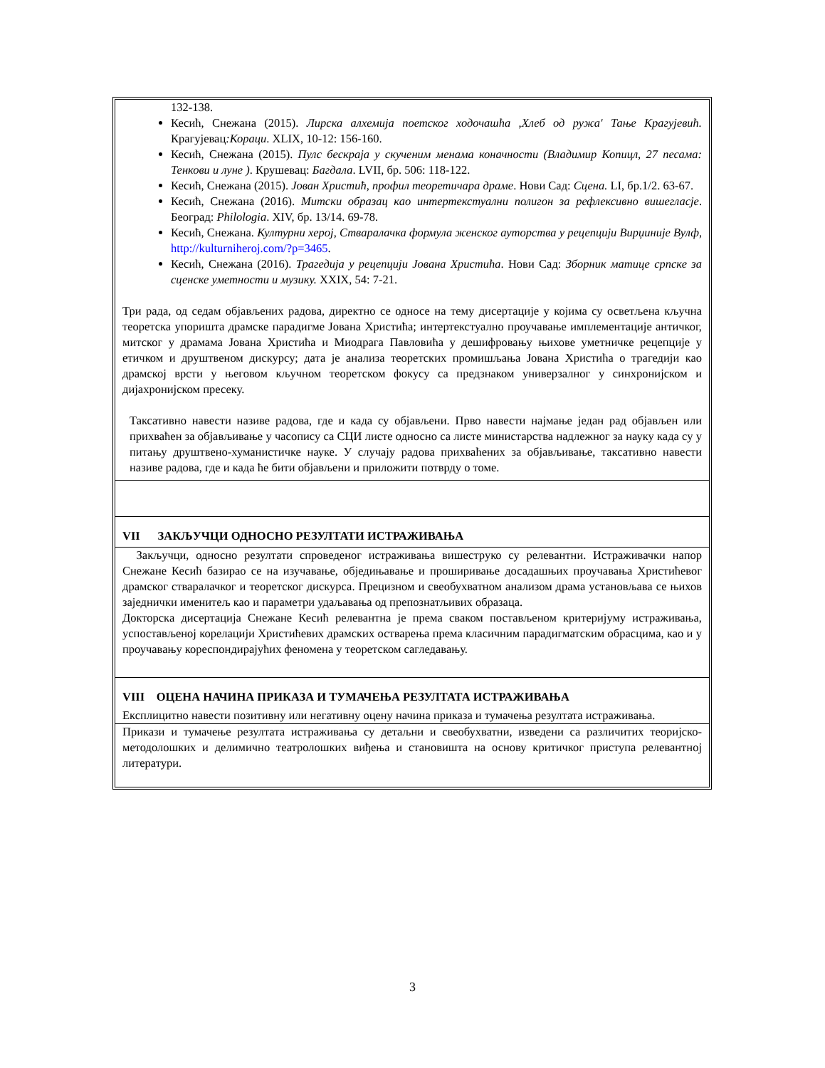132-138.
Кесић, Снежана (2015). Лирска алхемија поетског ходочашћа ,Хлеб од ружа' Тање Крагујевић. Крагујевац:Кораци. XLIX, 10-12: 156-160.
Кесић, Снежана (2015). Пулс бескраја у скученим менама коначности (Владимир Копицл, 27 песама: Тенкови и луне ). Крушевац: Багдала. LVII, бр. 506: 118-122.
Кесић, Снежана (2015). Јован Христић, профил теоретичара драме. Нови Сад: Сцена. LI, бр.1/2. 63-67.
Кесић, Снежана (2016). Митски образац као интертекстуални полигон за рефлексивно вишегласје. Београд: Philologia. XIV, бр. 13/14. 69-78.
Кесић, Снежана. Културни херој, Стваралачка формула женског ауторства у рецепцији Вирџиније Вулф, http://kulturniheroj.com/?p=3465.
Кесић, Снежана (2016). Трагедија у рецепцији Јована Христића. Нови Сад: Зборник матице српске за сценске уметности и музику. XXIX, 54: 7-21.
Три рада, од седам објављених радова, директно се односе на тему дисертације у којима су осветљена кључна теоретска упоришта драмске парадигме Јована Христића; интертекстуално проучавање имплементације античког, митског у драмама Јована Христића и Миодрага Павловића у дешифровању њихове уметничке рецепције у етичком и друштвеном дискурсу; дата је анализа теоретских промишљања Јована Христића о трагедији као драмској врсти у његовом кључном теоретском фокусу са предзнаком универзалног у синхронијском и дијахронијском пресеку.
Таксативно навести називе радова, где и када су објављени. Прво навести најмање један рад објављен или прихваћен за објављивање у часопису са СЦИ листе односно са листе министарства надлежног за науку када су у питању друштвено-хуманистичке науке. У случају радова прихваћених за објављивање, таксативно навести називе радова, где и када ће бити објављени и приложити потврду о томе.
VII ЗАКЉУЧЦИ ОДНОСНО РЕЗУЛТАТИ ИСТРАЖИВАЊА
Закључци, односно резултати спроведеног истраживања вишеструко су релевантни. Истраживачки напор Снежане Кесић базирао се на изучавање, обједињавање и проширивање досадашњих проучавања Христићевог драмског стваралачког и теоретског дискурса. Прецизном и свеобухватном анализом драма установљава се њихов заједнички именитељ као и параметри удаљавања од препознатљивих образаца.
Докторска дисертација Снежане Кесић релевантна је према сваком постављеном критеријуму истраживања, успостављеној корелацији Христићевих драмских остварења према класичним парадигматским обрасцима, као и у проучавању кореспондирајућих феномена у теоретском сагледавању.
VIII ОЦЕНА НАЧИНА ПРИКАЗА И ТУМАЧЕЊА РЕЗУЛТАТА ИСТРАЖИВАЊА
Експлицитно навести позитивну или негативну оцену начина приказа и тумачења резултата истраживања.
Прикази и тумачење резултата истраживања су детаљни и свеобухватни, изведени са различитих теоријско-методолошких и делимично театролошких виђења и становишта на основу критичког приступа релевантној литератури.
3